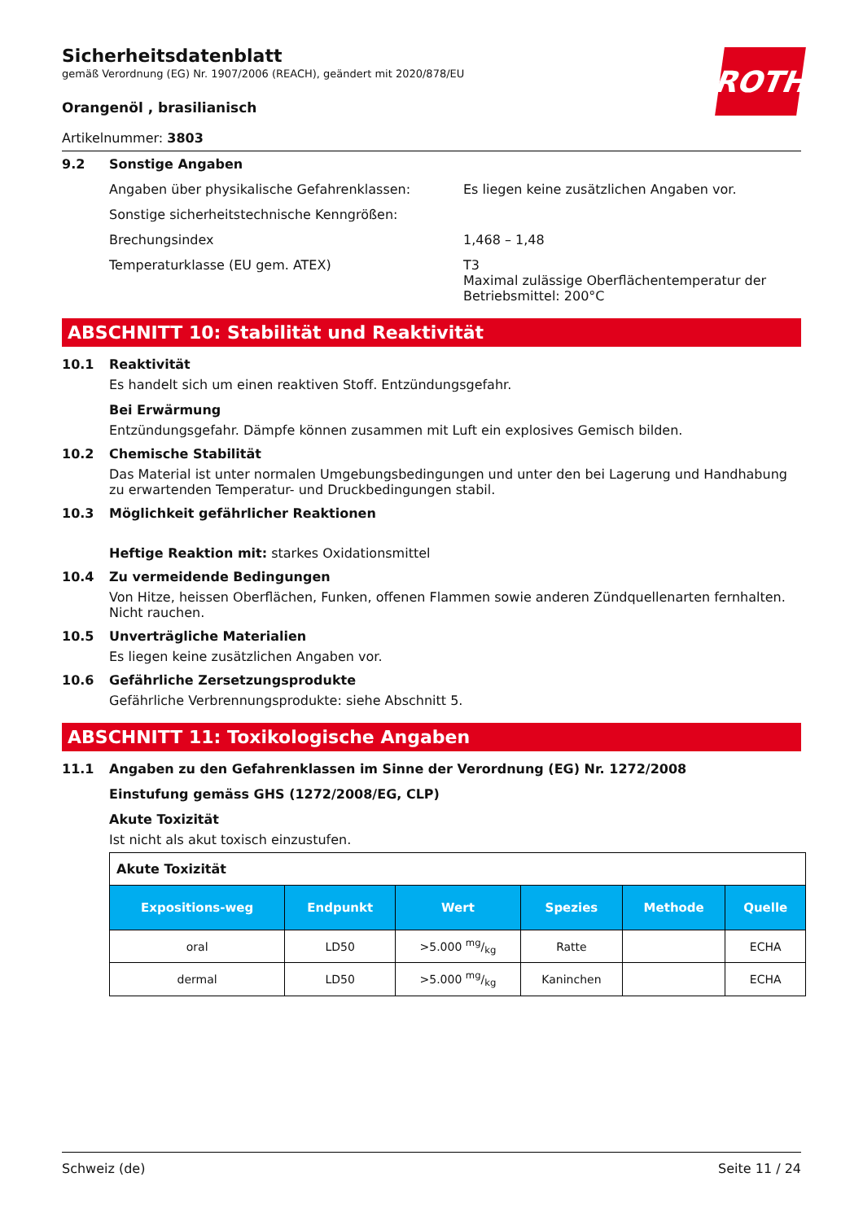Sicherheitsdatenblatt
gemäß Verordnung (EG) Nr. 1907/2006 (REACH), geändert mit 2020/878/EU
ROTH
Orangenöl , brasilianisch
Artikelnummer: 3803
9.2 Sonstige Angaben
Angaben über physikalische Gefahrenklassen: Es liegen keine zusätzlichen Angaben vor.
Sonstige sicherheitstechnische Kenngrößen:
Brechungsindex 1,468 – 1,48
Temperaturklasse (EU gem. ATEX) T3
Maximal zulässige Oberflächentemperatur der
Betriebsmittel: 200°C
ABSCHNITT 10: Stabilität und Reaktivität
10.1 Reaktivität
Es handelt sich um einen reaktiven Stoff. Entzündungsgefahr.
Bei Erwärmung
Entzündungsgefahr. Dämpfe können zusammen mit Luft ein explosives Gemisch bilden.
10.2 Chemische Stabilität
Das Material ist unter normalen Umgebungsbedingungen und unter den bei Lagerung und Handhabung zu erwartenden Temperatur- und Druckbedingungen stabil.
10.3 Möglichkeit gefährlicher Reaktionen
Heftige Reaktion mit: starkes Oxidationsmittel
10.4 Zu vermeidende Bedingungen
Von Hitze, heissen Oberflächen, Funken, offenen Flammen sowie anderen Zündquellenarten fernhalten. Nicht rauchen.
10.5 Unverträgliche Materialien
Es liegen keine zusätzlichen Angaben vor.
10.6 Gefährliche Zersetzungsprodukte
Gefährliche Verbrennungsprodukte: siehe Abschnitt 5.
ABSCHNITT 11: Toxikologische Angaben
11.1 Angaben zu den Gefahrenklassen im Sinne der Verordnung (EG) Nr. 1272/2008
Einstufung gemäss GHS (1272/2008/EG, CLP)
Akute Toxizität
Ist nicht als akut toxisch einzustufen.
| Akute Toxizität | | | | | |
| Expositions-weg | Endpunkt | Wert | Spezies | Methode | Quelle |
| oral | LD50 | >5.000 mg/kg | Ratte | | ECHA |
| dermal | LD50 | >5.000 mg/kg | Kaninchen | | ECHA |
Schweiz (de) Seite 11 / 24